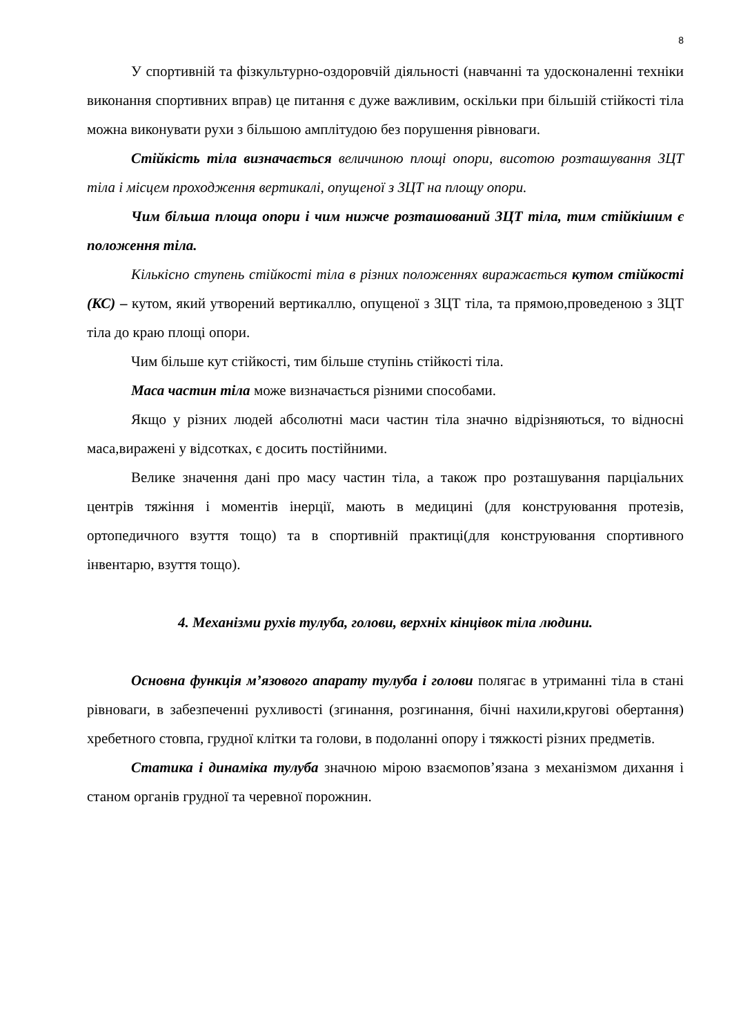8
У спортивній та фізкультурно-оздоровчій діяльності (навчанні та удосконаленні техніки виконання спортивних вправ) це питання є дуже важливим, оскільки при більшій стійкості тіла можна виконувати рухи з більшою амплітудою без порушення рівноваги.
Стійкість тіла визначається величиною площі опори, висотою розташування ЗЦТ тіла і місцем проходження вертикалі, опущеної з ЗЦТ на площу опори.
Чим більша площа опори і чим нижче розташований ЗЦТ тіла, тим стійкішим є положення тіла.
Кількісно ступень стійкості тіла в різних положеннях виражається кутом стійкості (КС) – кутом, який утворений вертикаллю, опущеної з ЗЦТ тіла, та прямою,проведеною з ЗЦТ тіла до краю площі опори.
Чим більше кут стійкості, тим більше ступінь стійкості тіла.
Маса частин тіла може визначається різними способами.
Якщо у різних людей абсолютні маси частин тіла значно відрізняються, то відносні маса,виражені у відсотках, є досить постійними.
Велике значення дані про масу частин тіла, а також про розташування парціальних центрів тяжіння і моментів інерції, мають в медицині (для конструювання протезів, ортопедичного взуття тощо) та в спортивній практиці(для конструювання спортивного інвентарю, взуття тощо).
4. Механізми рухів тулуба, голови, верхніх кінцівок тіла людини.
Основна функція м’язового апарату тулуба і голови полягає в утриманні тіла в стані рівноваги, в забезпеченні рухливості (згинання, розгинання, бічні нахили,кругові обертання) хребетного стовпа, грудної клітки та голови, в подоланні опору і тяжкості різних предметів.
Статика і динаміка тулуба значною мірою взаємопов’язана з механізмом дихання і станом органів грудної та черевної порожнин.